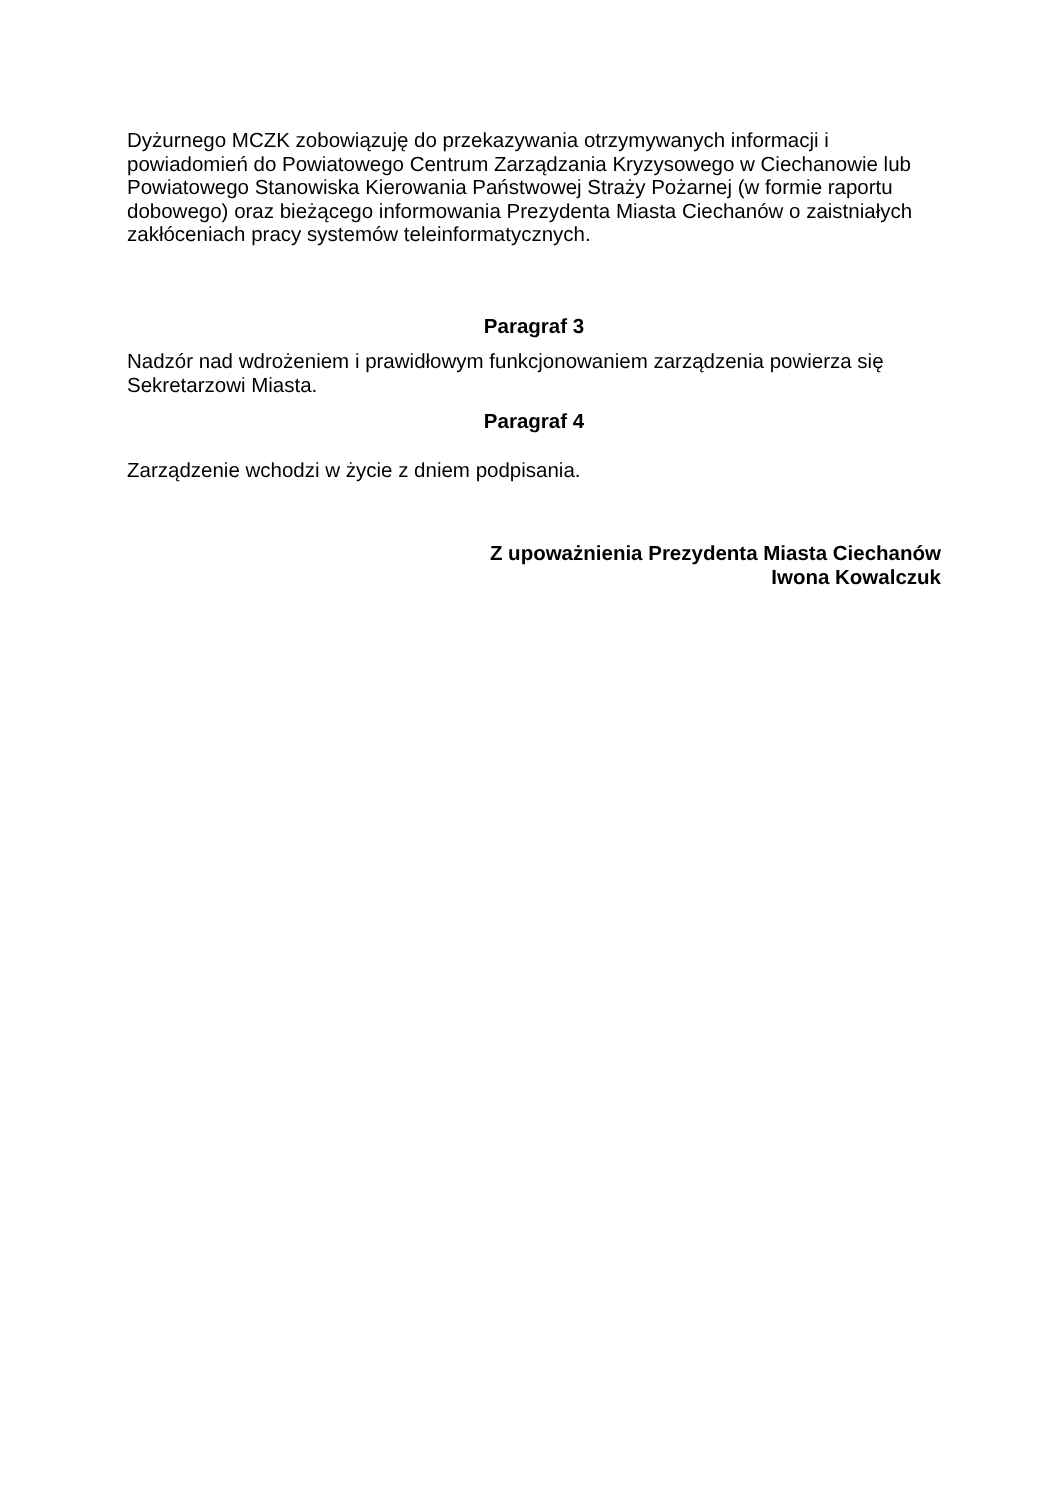Dyżurnego MCZK zobowiązuję do przekazywania otrzymywanych informacji i powiadomień do Powiatowego Centrum Zarządzania Kryzysowego w Ciechanowie lub Powiatowego Stanowiska Kierowania Państwowej Straży Pożarnej (w formie raportu dobowego) oraz bieżącego informowania Prezydenta Miasta Ciechanów o zaistniałych zakłóceniach pracy systemów teleinformatycznych.
Paragraf 3
Nadzór nad wdrożeniem i prawidłowym funkcjonowaniem zarządzenia powierza się Sekretarzowi Miasta.
Paragraf 4
Zarządzenie wchodzi w życie z dniem podpisania.
Z upoważnienia Prezydenta Miasta Ciechanów
Iwona Kowalczuk